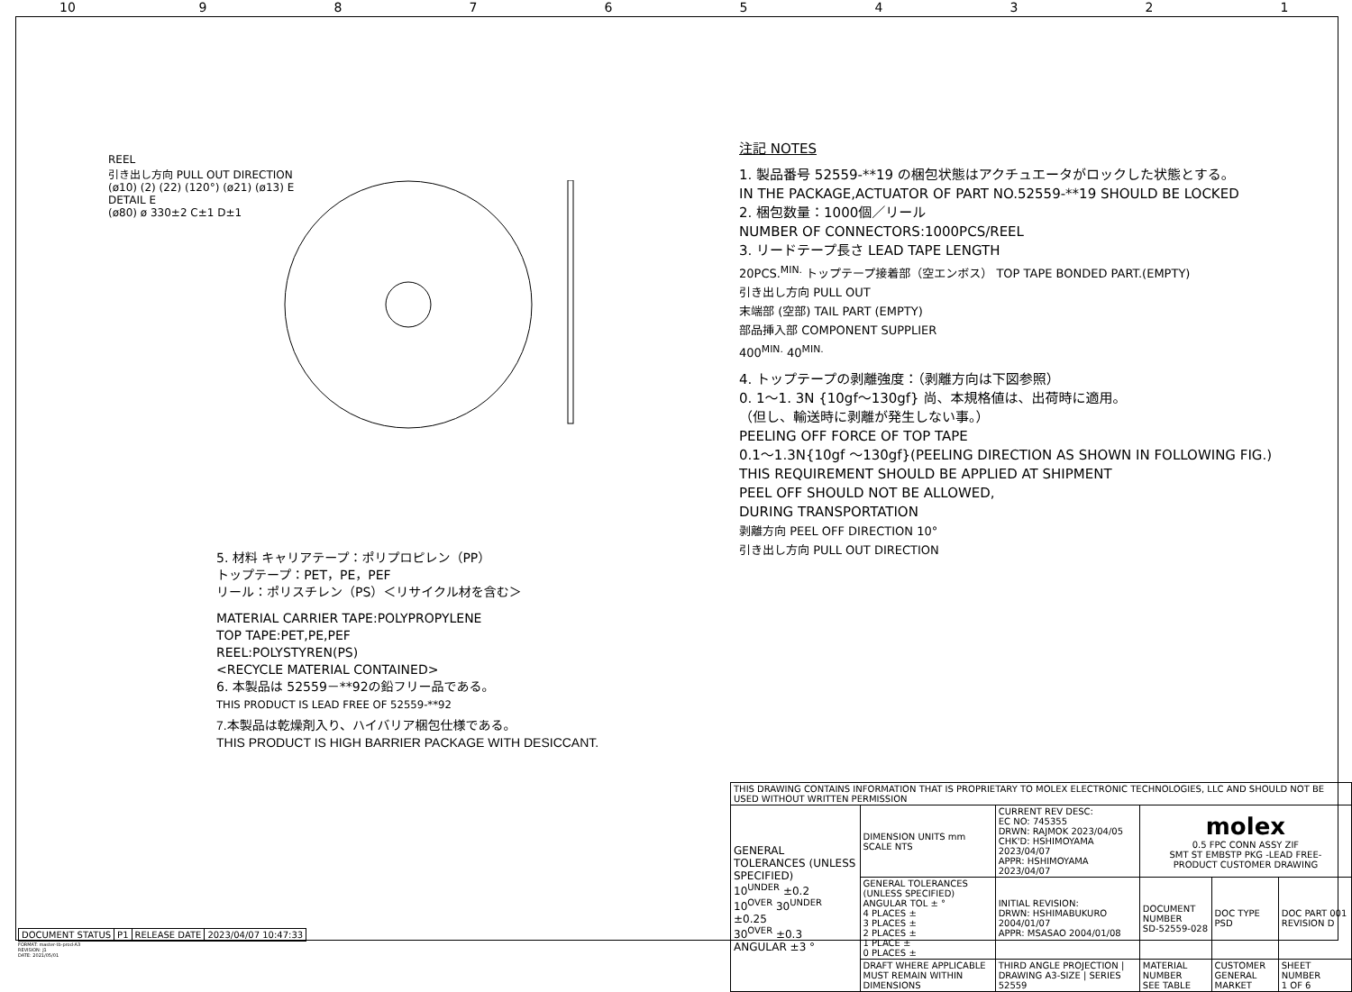10 987654321
REEL
引き出し方向 PULL OUT DIRECTION
(ø10) (2) (22) (120°) (ø21) (ø13) E
DETAIL E
(ø80) ø 330±2 C±1 D±1
注記 NOTES
1. 製品番号 52559-**19 の梱包状態はアクチュエータがロックした状態とする。
IN THE PACKAGE,ACTUATOR OF PART NO.52559-**19 SHOULD BE LOCKED
2. 梱包数量：1000個／リール
NUMBER OF CONNECTORS:1000PCS/REEL
3. リードテープ長さ LEAD TAPE LENGTH
20PCS.<sup>MIN.</sup> トップテープ接着部（空エンボス） TOP TAPE BONDED PART.(EMPTY)
引き出し方向 PULL OUT
末端部 (空部) TAIL PART (EMPTY)
部品挿入部 COMPONENT SUPPLIER
400<sup>MIN.</sup> 40<sup>MIN.</sup>
4. トップテープの剥離強度：（剥離方向は下図参照）
0. 1～1. 3N {10gf～130gf} 尚、本規格値は、出荷時に適用。
（但し、輸送時に剥離が発生しない事。）
PEELING OFF FORCE OF TOP TAPE
0.1～1.3N{10gf ～130gf}(PEELING DIRECTION AS SHOWN IN FOLLOWING FIG.)
THIS REQUIREMENT SHOULD BE APPLIED AT SHIPMENT
PEEL OFF SHOULD NOT BE ALLOWED,
DURING TRANSPORTATION
剥離方向 PEEL OFF DIRECTION 10°
引き出し方向 PULL OUT DIRECTION
5. 材料 キャリアテープ：ポリプロピレン（PP）
トップテープ：PET，PE，PEF
リール：ポリスチレン（PS）＜リサイクル材を含む＞
MATERIAL CARRIER TAPE:POLYPROPYLENE
TOP TAPE:PET,PE,PEF
REEL:POLYSTYREN(PS)
<RECYCLE MATERIAL CONTAINED>
6. 本製品は 52559－**92の鉛フリー品である。
THIS PRODUCT IS LEAD FREE OF 52559-**92
7.本製品は乾燥剤入り、ハイバリア梱包仕様である。
THIS PRODUCT IS HIGH BARRIER PACKAGE WITH DESICCANT.
| THIS DRAWING CONTAINS INFORMATION THAT IS PROPRIETARY TO MOLEX ELECTRONIC TECHNOLOGIES, LLC AND SHOULD NOT BE USED WITHOUT WRITTEN PERMISSION | | | | | |
| GENERAL TOLERANCES (UNLESS SPECIFIED) 10<sup>UNDER</sup> ±0.2 10<sup>OVER</sup> 30<sup>UNDER</sup> ±0.25 30<sup>OVER</sup> ±0.3 ANGULAR ±3 ° | DIMENSION UNITS mm SCALE NTS | CURRENT REV DESC: EC NO: 745355 DRWN: RAJMOK 2023/04/05 CHK'D: HSHIMOYAMA 2023/04/07 APPR: HSHIMOYAMA 2023/04/07 | molex 0.5 FPC CONN ASSY ZIF SMT ST EMBSTP PKG -LEAD FREE- PRODUCT CUSTOMER DRAWING | | |
| | GENERAL TOLERANCES (UNLESS SPECIFIED) ANGULAR TOL ± ° 4 PLACES ± 3 PLACES ± 2 PLACES ± 1 PLACE ± 0 PLACES ± | INITIAL REVISION: DRWN: HSHIMABUKURO 2004/01/07 APPR: MSASAO 2004/01/08 | DOCUMENT NUMBER SD-52559-028 | DOC TYPE PSD | DOC PART 001 REVISION D |
| | DRAFT WHERE APPLICABLE MUST REMAIN WITHIN DIMENSIONS | THIRD ANGLE PROJECTION / DRAWING A3-SIZE / SERIES 52559 | MATERIAL NUMBER SEE TABLE | CUSTOMER GENERAL MARKET | SHEET NUMBER 1 OF 6 |
| DOCUMENT STATUS | P1 | RELEASE DATE | 2023/04/07 10:47:33 |
FORMAT: master-tb-prod-A3
REVISION: J1
DATE: 2021/05/01